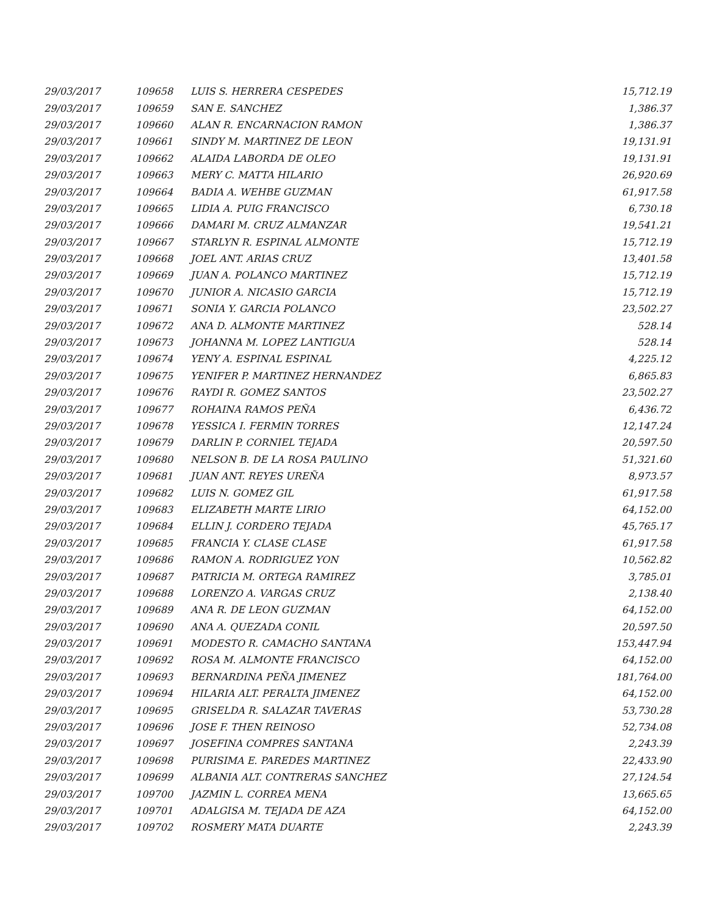| 29/03/2017 | 109658 | LUIS S. HERRERA CESPEDES | 15,712.19 |
| 29/03/2017 | 109659 | SAN E. SANCHEZ | 1,386.37 |
| 29/03/2017 | 109660 | ALAN R. ENCARNACION RAMON | 1,386.37 |
| 29/03/2017 | 109661 | SINDY M. MARTINEZ DE LEON | 19,131.91 |
| 29/03/2017 | 109662 | ALAIDA LABORDA DE OLEO | 19,131.91 |
| 29/03/2017 | 109663 | MERY C. MATTA HILARIO | 26,920.69 |
| 29/03/2017 | 109664 | BADIA A. WEHBE GUZMAN | 61,917.58 |
| 29/03/2017 | 109665 | LIDIA A. PUIG FRANCISCO | 6,730.18 |
| 29/03/2017 | 109666 | DAMARI M. CRUZ ALMANZAR | 19,541.21 |
| 29/03/2017 | 109667 | STARLYN R. ESPINAL ALMONTE | 15,712.19 |
| 29/03/2017 | 109668 | JOEL ANT. ARIAS CRUZ | 13,401.58 |
| 29/03/2017 | 109669 | JUAN A. POLANCO MARTINEZ | 15,712.19 |
| 29/03/2017 | 109670 | JUNIOR A. NICASIO GARCIA | 15,712.19 |
| 29/03/2017 | 109671 | SONIA Y. GARCIA POLANCO | 23,502.27 |
| 29/03/2017 | 109672 | ANA D. ALMONTE MARTINEZ | 528.14 |
| 29/03/2017 | 109673 | JOHANNA M. LOPEZ LANTIGUA | 528.14 |
| 29/03/2017 | 109674 | YENY A. ESPINAL ESPINAL | 4,225.12 |
| 29/03/2017 | 109675 | YENIFER P. MARTINEZ HERNANDEZ | 6,865.83 |
| 29/03/2017 | 109676 | RAYDI R. GOMEZ SANTOS | 23,502.27 |
| 29/03/2017 | 109677 | ROHAINA RAMOS PEÑA | 6,436.72 |
| 29/03/2017 | 109678 | YESSICA I. FERMIN TORRES | 12,147.24 |
| 29/03/2017 | 109679 | DARLIN P. CORNIEL TEJADA | 20,597.50 |
| 29/03/2017 | 109680 | NELSON B. DE LA ROSA PAULINO | 51,321.60 |
| 29/03/2017 | 109681 | JUAN ANT. REYES UREÑA | 8,973.57 |
| 29/03/2017 | 109682 | LUIS N. GOMEZ GIL | 61,917.58 |
| 29/03/2017 | 109683 | ELIZABETH MARTE LIRIO | 64,152.00 |
| 29/03/2017 | 109684 | ELLIN J. CORDERO TEJADA | 45,765.17 |
| 29/03/2017 | 109685 | FRANCIA Y. CLASE CLASE | 61,917.58 |
| 29/03/2017 | 109686 | RAMON A. RODRIGUEZ YON | 10,562.82 |
| 29/03/2017 | 109687 | PATRICIA M. ORTEGA RAMIREZ | 3,785.01 |
| 29/03/2017 | 109688 | LORENZO A. VARGAS CRUZ | 2,138.40 |
| 29/03/2017 | 109689 | ANA R. DE LEON GUZMAN | 64,152.00 |
| 29/03/2017 | 109690 | ANA A. QUEZADA CONIL | 20,597.50 |
| 29/03/2017 | 109691 | MODESTO R. CAMACHO SANTANA | 153,447.94 |
| 29/03/2017 | 109692 | ROSA M. ALMONTE FRANCISCO | 64,152.00 |
| 29/03/2017 | 109693 | BERNARDINA PEÑA JIMENEZ | 181,764.00 |
| 29/03/2017 | 109694 | HILARIA ALT. PERALTA JIMENEZ | 64,152.00 |
| 29/03/2017 | 109695 | GRISELDA R. SALAZAR TAVERAS | 53,730.28 |
| 29/03/2017 | 109696 | JOSE F. THEN REINOSO | 52,734.08 |
| 29/03/2017 | 109697 | JOSEFINA COMPRES SANTANA | 2,243.39 |
| 29/03/2017 | 109698 | PURISIMA E. PAREDES MARTINEZ | 22,433.90 |
| 29/03/2017 | 109699 | ALBANIA ALT. CONTRERAS SANCHEZ | 27,124.54 |
| 29/03/2017 | 109700 | JAZMIN L. CORREA MENA | 13,665.65 |
| 29/03/2017 | 109701 | ADALGISA M. TEJADA DE AZA | 64,152.00 |
| 29/03/2017 | 109702 | ROSMERY MATA DUARTE | 2,243.39 |